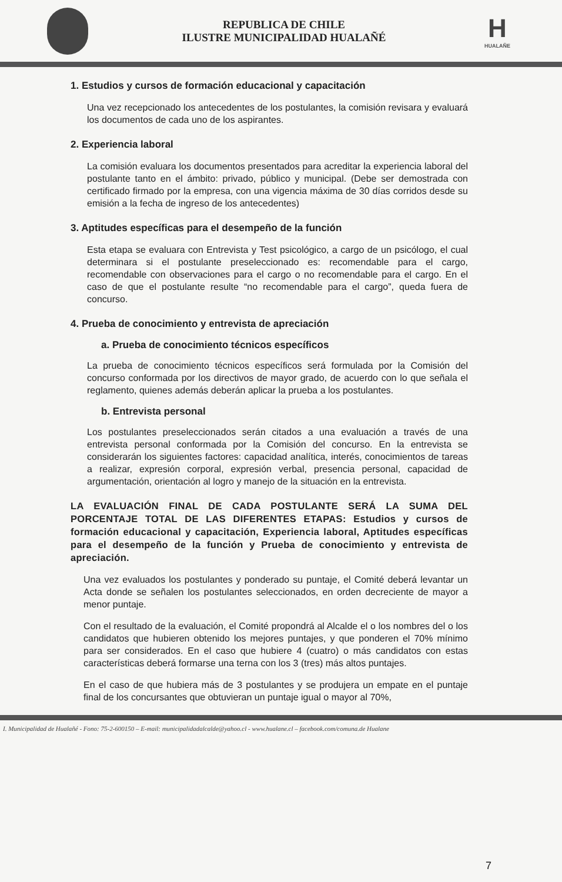REPUBLICA DE CHILE
ILUSTRE MUNICIPALIDAD HUALAÑÉ
H
HUALAÑE
1. Estudios y cursos de formación educacional y capacitación
Una vez recepcionado los antecedentes de los postulantes, la comisión revisara y evaluará los documentos de cada uno de los aspirantes.
2. Experiencia laboral
La comisión evaluara los documentos presentados para acreditar la experiencia laboral del postulante tanto en el ámbito: privado, público y municipal. (Debe ser demostrada con certificado firmado por la empresa, con una vigencia máxima de 30 días corridos desde su emisión a la fecha de ingreso de los antecedentes)
3. Aptitudes específicas para el desempeño de la función
Esta etapa se evaluara con Entrevista y Test psicológico, a cargo de un psicólogo, el cual determinara si el postulante preseleccionado es: recomendable para el cargo, recomendable con observaciones para el cargo o no recomendable para el cargo. En el caso de que el postulante resulte “no recomendable para el cargo”, queda fuera de concurso.
4. Prueba de conocimiento y entrevista de apreciación
a. Prueba de conocimiento técnicos específicos
La prueba de conocimiento técnicos específicos será formulada por la Comisión del concurso conformada por los directivos de mayor grado, de acuerdo con lo que señala el reglamento, quienes además deberán aplicar la prueba a los postulantes.
b. Entrevista personal
Los postulantes preseleccionados serán citados a una evaluación a través de una entrevista personal conformada por la Comisión del concurso. En la entrevista se considerarán los siguientes factores: capacidad analítica, interés, conocimientos de tareas a realizar, expresión corporal, expresión verbal, presencia personal, capacidad de argumentación, orientación al logro y manejo de la situación en la entrevista.
LA EVALUACIÓN FINAL DE CADA POSTULANTE SERÁ LA SUMA DEL PORCENTAJE TOTAL DE LAS DIFERENTES ETAPAS: Estudios y cursos de formación educacional y capacitación, Experiencia laboral, Aptitudes específicas para el desempeño de la función y Prueba de conocimiento y entrevista de apreciación.
Una vez evaluados los postulantes y ponderado su puntaje, el Comité deberá levantar un Acta donde se señalen los postulantes seleccionados, en orden decreciente de mayor a menor puntaje.
Con el resultado de la evaluación, el Comité propondrá al Alcalde el o los nombres del o los candidatos que hubieren obtenido los mejores puntajes, y que ponderen el 70% mínimo para ser considerados. En el caso que hubiere 4 (cuatro) o más candidatos con estas características deberá formarse una terna con los 3 (tres) más altos puntajes.
En el caso de que hubiera más de 3 postulantes y se produjera un empate en el puntaje final de los concursantes que obtuvieran un puntaje igual o mayor al 70%,
I. Municipalidad de Hualañé - Fono: 75-2-600150 – E-mail: municipalidadalcalde@yahoo.cl - www.hualane.cl – facebook.com/comuna.de Hualane
7